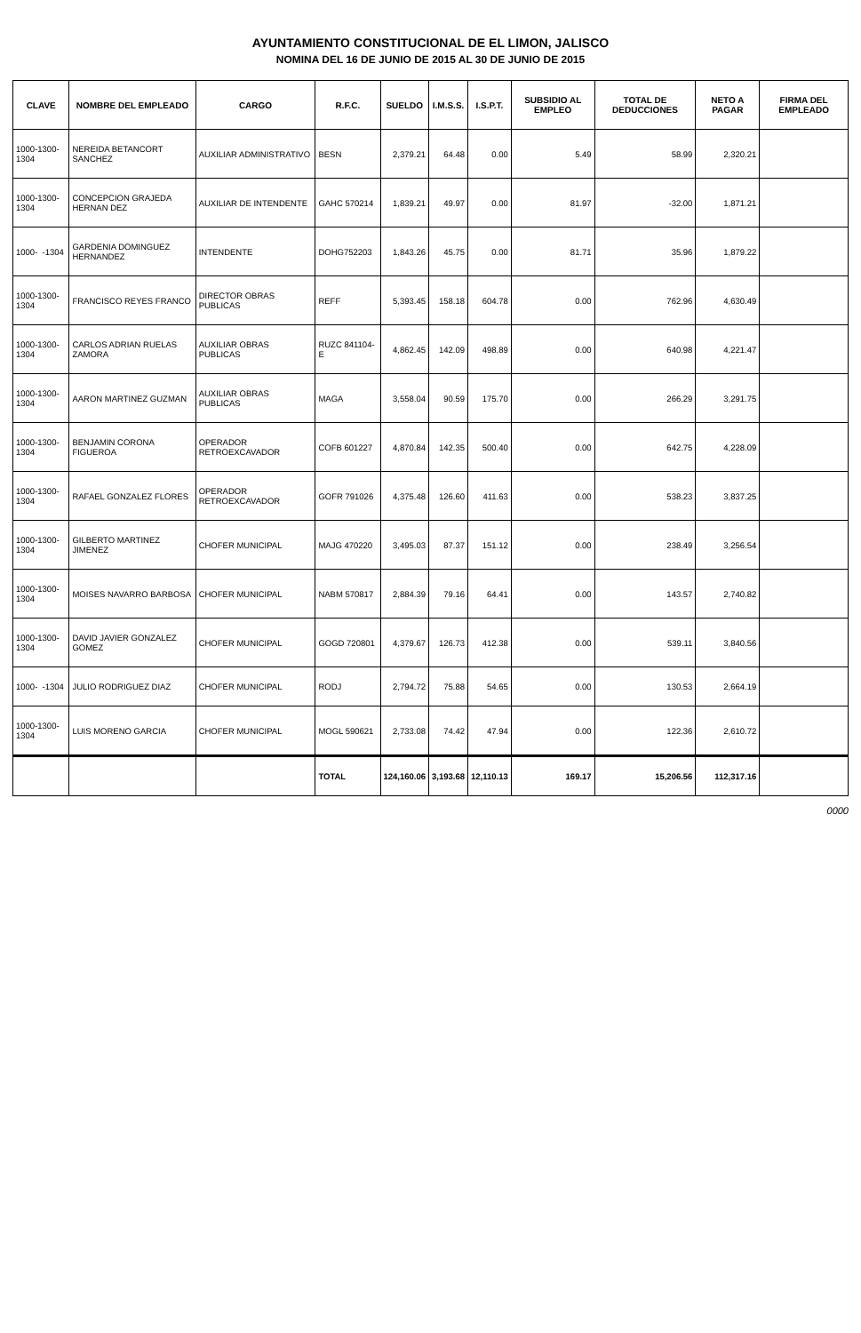AYUNTAMIENTO CONSTITUCIONAL DE EL LIMON, JALISCO
NOMINA DEL 16 DE JUNIO DE 2015 AL 30 DE JUNIO DE 2015
| CLAVE | NOMBRE DEL EMPLEADO | CARGO | R.F.C. | SUELDO | I.M.S.S. | I.S.P.T. | SUBSIDIO AL EMPLEO | TOTAL DE DEDUCCIONES | NETO A PAGAR | FIRMA DEL EMPLEADO |
| --- | --- | --- | --- | --- | --- | --- | --- | --- | --- | --- |
| 1000-1300-1304 | NEREIDA BETANCORT SANCHEZ | AUXILIAR ADMINISTRATIVO | BESN | 2,379.21 | 64.48 | 0.00 | 5.49 | 58.99 | 2,320.21 | |
| 1000-1300-1304 | CONCEPCION GRAJEDA HERNAN DEZ | AUXILIAR DE INTENDENTE | GAHC 570214 | 1,839.21 | 49.97 | 0.00 | 81.97 | -32.00 | 1,871.21 | |
| 1000- -1304 | GARDENIA DOMINGUEZ HERNANDEZ | INTENDENTE | DOHG752203 | 1,843.26 | 45.75 | 0.00 | 81.71 | 35.96 | 1,879.22 | |
| 1000-1300-1304 | FRANCISCO REYES FRANCO | DIRECTOR OBRAS PUBLICAS | REFF | 5,393.45 | 158.18 | 604.78 | 0.00 | 762.96 | 4,630.49 | |
| 1000-1300-1304 | CARLOS ADRIAN RUELAS ZAMORA | AUXILIAR OBRAS PUBLICAS | RUZC 841104-E | 4,862.45 | 142.09 | 498.89 | 0.00 | 640.98 | 4,221.47 | |
| 1000-1300-1304 | AARON MARTINEZ GUZMAN | AUXILIAR OBRAS PUBLICAS | MAGA | 3,558.04 | 90.59 | 175.70 | 0.00 | 266.29 | 3,291.75 | |
| 1000-1300-1304 | BENJAMIN CORONA FIGUEROA | OPERADOR RETROEXCAVADOR | COFB 601227 | 4,870.84 | 142.35 | 500.40 | 0.00 | 642.75 | 4,228.09 | |
| 1000-1300-1304 | RAFAEL GONZALEZ FLORES | OPERADOR RETROEXCAVADOR | GOFR 791026 | 4,375.48 | 126.60 | 411.63 | 0.00 | 538.23 | 3,837.25 | |
| 1000-1300-1304 | GILBERTO MARTINEZ JIMENEZ | CHOFER MUNICIPAL | MAJG 470220 | 3,495.03 | 87.37 | 151.12 | 0.00 | 238.49 | 3,256.54 | |
| 1000-1300-1304 | MOISES NAVARRO BARBOSA | CHOFER MUNICIPAL | NABM 570817 | 2,884.39 | 79.16 | 64.41 | 0.00 | 143.57 | 2,740.82 | |
| 1000-1300-1304 | DAVID JAVIER GONZALEZ GOMEZ | CHOFER MUNICIPAL | GOGD 720801 | 4,379.67 | 126.73 | 412.38 | 0.00 | 539.11 | 3,840.56 | |
| 1000- -1304 | JULIO RODRIGUEZ DIAZ | CHOFER MUNICIPAL | RODJ | 2,794.72 | 75.88 | 54.65 | 0.00 | 130.53 | 2,664.19 | |
| 1000-1300-1304 | LUIS MORENO GARCIA | CHOFER MUNICIPAL | MOGL 590621 | 2,733.08 | 74.42 | 47.94 | 0.00 | 122.36 | 2,610.72 | |
| | | | TOTAL | 124,160.06 | 3,193.68 | 12,110.13 | 169.17 | 15,206.56 | 112,317.16 | |
0000